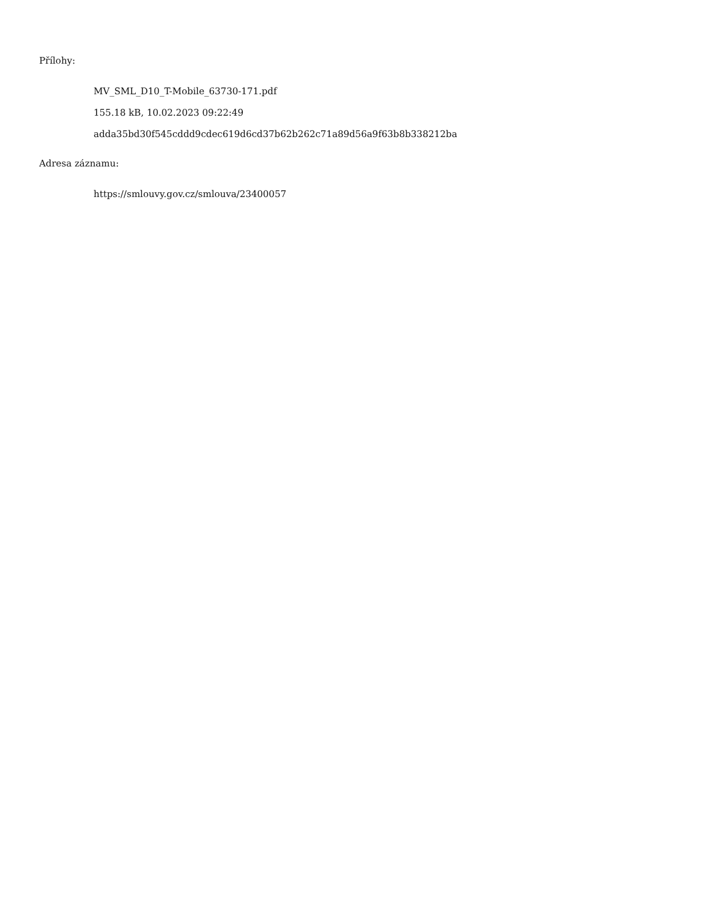Přílohy:
MV_SML_D10_T-Mobile_63730-171.pdf
155.18 kB, 10.02.2023 09:22:49
adda35bd30f545cddd9cdec619d6cd37b62b262c71a89d56a9f63b8b338212ba
Adresa záznamu:
https://smlouvy.gov.cz/smlouva/23400057